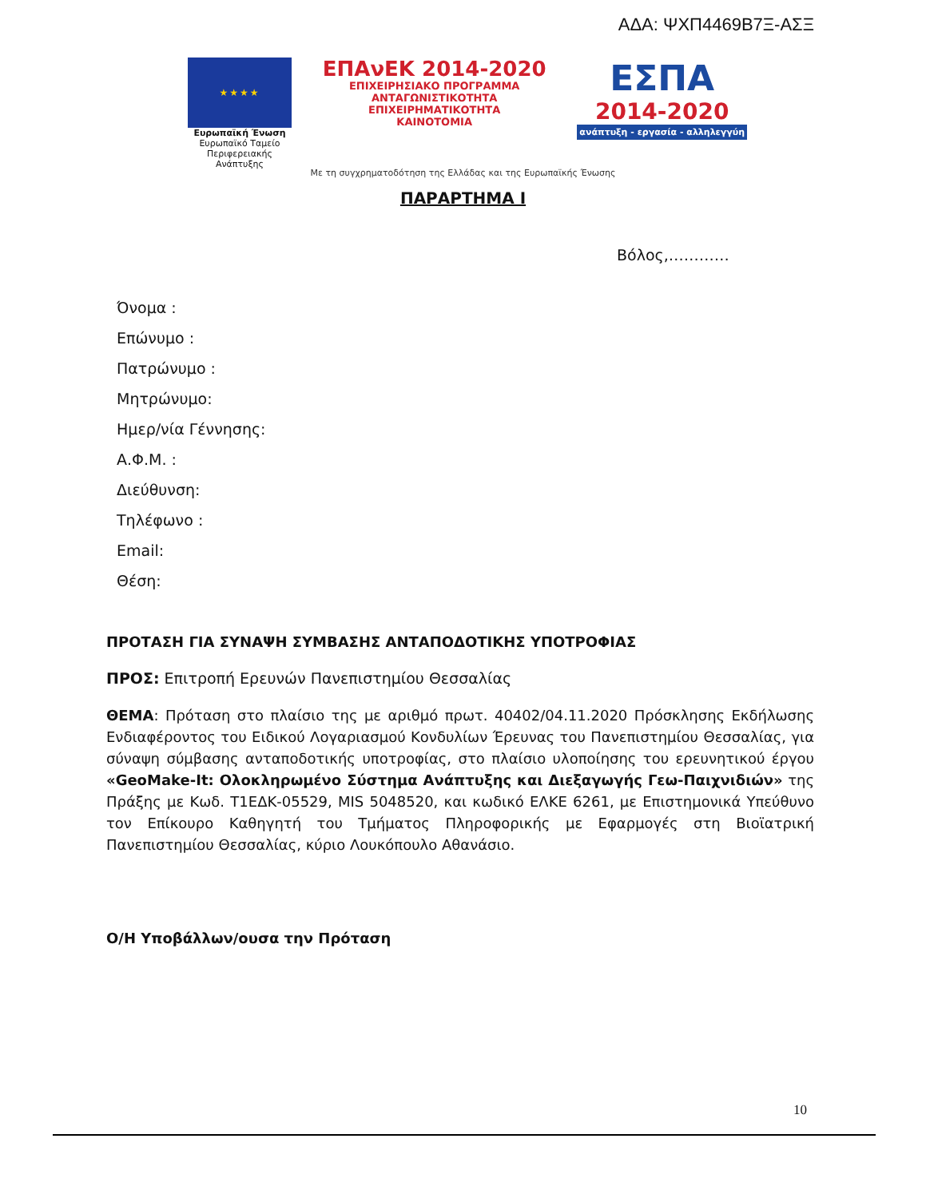ΑΔΑ: ΨΧΠ4469Β7Ξ-ΑΣΞ
★★★★
Ευρωπαϊκή Ένωση
Ευρωπαϊκό Ταμείο
Περιφερειακής Ανάπτυξης
ΕΠΑνΕΚ 2014-2020
ΕΠΙΧΕΙΡΗΣΙΑΚΟ ΠΡΟΓΡΑΜΜΑ
ΑΝΤΑΓΩΝΙΣΤΙΚΟΤΗΤΑ
ΕΠΙΧΕΙΡΗΜΑΤΙΚΟΤΗΤΑ
ΚΑΙΝΟΤΟΜΙΑ
ΕΣΠΑ
2014-2020
ανάπτυξη - εργασία - αλληλεγγύη
Με τη συγχρηματοδότηση της Ελλάδας και της Ευρωπαϊκής Ένωσης
ΠΑΡΑΡΤΗΜΑ Ι
Βόλος,…………
Όνομα :
Επώνυμο :
Πατρώνυμο :
Μητρώνυμο:
Ημερ/νία Γέννησης:
Α.Φ.Μ. :
Διεύθυνση:
Τηλέφωνο :
Email:
Θέση:
ΠΡΟΤΑΣΗ ΓΙΑ ΣΥΝΑΨΗ ΣΥΜΒΑΣΗΣ ΑΝΤΑΠΟΔΟΤΙΚΗΣ ΥΠΟΤΡΟΦΙΑΣ
ΠΡΟΣ: Επιτροπή Ερευνών Πανεπιστημίου Θεσσαλίας
ΘΕΜΑ: Πρόταση στο πλαίσιο της με αριθμό πρωτ. 40402/04.11.2020 Πρόσκλησης Εκδήλωσης Ενδιαφέροντος του Ειδικού Λογαριασμού Κονδυλίων Έρευνας του Πανεπιστημίου Θεσσαλίας, για σύναψη σύμβασης ανταποδοτικής υποτροφίας, στο πλαίσιο υλοποίησης του ερευνητικού έργου «GeoMake-It: Ολοκληρωμένο Σύστημα Ανάπτυξης και Διεξαγωγής Γεω-Παιχνιδιών» της Πράξης με Κωδ. Τ1ΕΔΚ-05529, MIS 5048520, και κωδικό ΕΛΚΕ 6261, με Επιστημονικά Υπεύθυνο τον Επίκουρο Καθηγητή του Τμήματος Πληροφορικής με Εφαρμογές στη Βιοϊατρική Πανεπιστημίου Θεσσαλίας, κύριο Λουκόπουλο Αθανάσιο.
Ο/Η Υποβάλλων/ουσα την Πρόταση
10